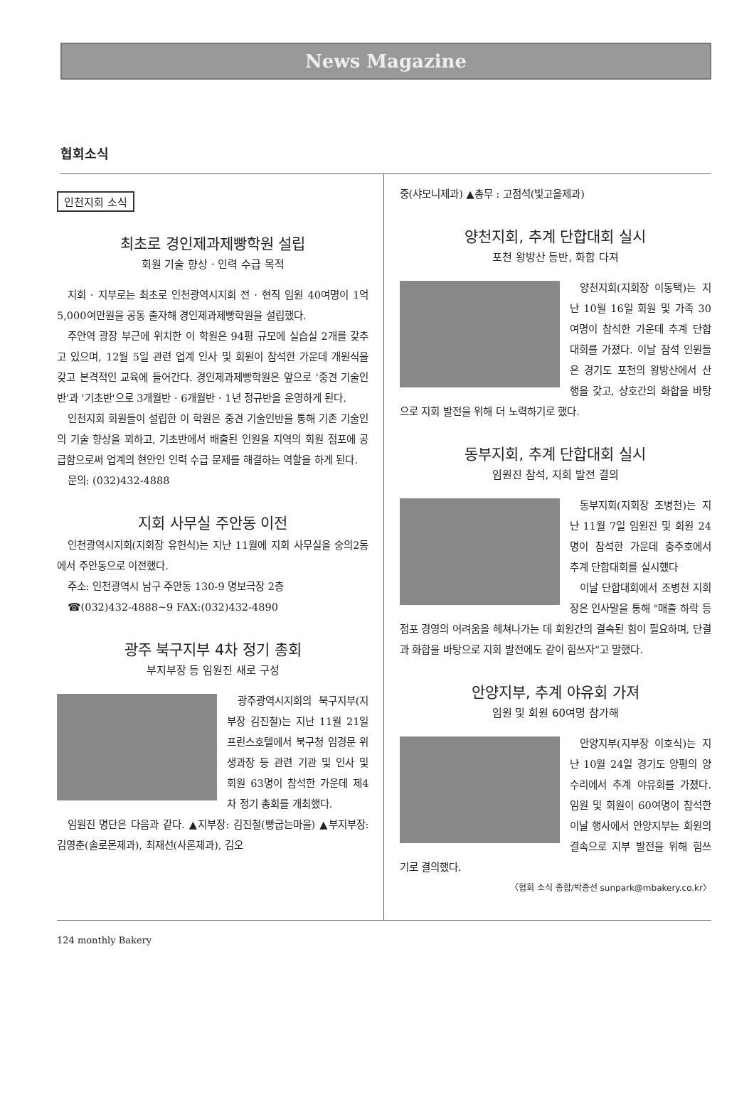News Magazine
협회소식
인천지회 소식
최초로 경인제과제빵학원 설립
회원 기술 향상 · 인력 수급 목적
지회 · 지부로는 최초로 인천광역시지회 전 · 현직 임원 40여명이 1억 5,000여만원을 공동 출자해 경인제과제빵학원을 설립했다.
주안역 광장 부근에 위치한 이 학원은 94평 규모에 실습실 2개를 갖추고 있으며, 12월 5일 관련 업계 인사 및 회원이 참석한 가운데 개원식을 갖고 본격적인 교육에 들어간다. 경인제과제빵학원은 앞으로 '중견 기술인반'과 '기초반'으로 3개월반 · 6개월반 · 1년 정규반을 운영하게 된다.
인천지회 회원들이 설립한 이 학원은 중견 기술인반을 통해 기존 기술인의 기술 향상을 꾀하고, 기초반에서 배출된 인원을 지역의 회원 점포에 공급함으로써 업계의 현안인 인력 수급 문제를 해결하는 역할을 하게 된다.
문의: (032)432-4888
지회 사무실 주안동 이전
인천광역시지회(지회장 유헌식)는 지난 11월에 지회 사무실을 숭의2동에서 주안동으로 이전했다.
주소: 인천광역시 남구 주안동 130-9 명보극장 2층
☎(032)432-4888~9 FAX:(032)432-4890
광주 북구지부 4차 정기 총회
부지부장 등 임원진 새로 구성
광주광역시지회의 북구지부(지부장 김진철)는 지난 11월 21일 프린스호텔에서 북구청 임경문 위생과장 등 관련 기관 및 인사 및 회원 63명이 참석한 가운데 제4차 정기 총회를 개최했다.
임원진 명단은 다음과 같다. ▲지부장: 김진철(빵굽는마을) ▲부지부장: 김영춘(솔로몬제과), 최재선(사론제과), 김오
중(샤모니제과) ▲총무 : 고점석(빛고을제과)
양천지회, 추계 단합대회 실시
포천 왕방산 등반, 화합 다져
양천지회(지회장 이동택)는 지난 10월 16일 회원 및 가족 30여명이 참석한 가운데 추계 단합대회를 가졌다. 이날 참석 인원들은 경기도 포천의 왕방산에서 산행을 갖고, 상호간의 화합을 바탕으로 지회 발전을 위해 더 노력하기로 했다.
동부지회, 추계 단합대회 실시
임원진 참석, 지회 발전 결의
동부지회(지회장 조병천)는 지난 11월 7일 임원진 및 회원 24명이 참석한 가운데 충주호에서 추계 단합대회를 실시했다
이날 단합대회에서 조병천 지회장은 인사말을 통해 "매출 하락 등 점포 경영의 어려움을 헤쳐나가는 데 회원간의 결속된 힘이 필요하며, 단결과 화합을 바탕으로 지회 발전에도 같이 힘쓰자"고 말했다.
안양지부, 추계 야유회 가져
임원 및 회원 60여명 참가해
안양지부(지부장 이호식)는 지난 10월 24일 경기도 양평의 양수리에서 추계 야유회를 가졌다. 임원 및 회원이 60여명이 참석한 이날 행사에서 안양지부는 회원의 결속으로 지부 발전을 위해 힘쓰기로 결의했다.
〈협회 소식 종합/박종선 sunpark@mbakery.co.kr〉
124 monthly Bakery